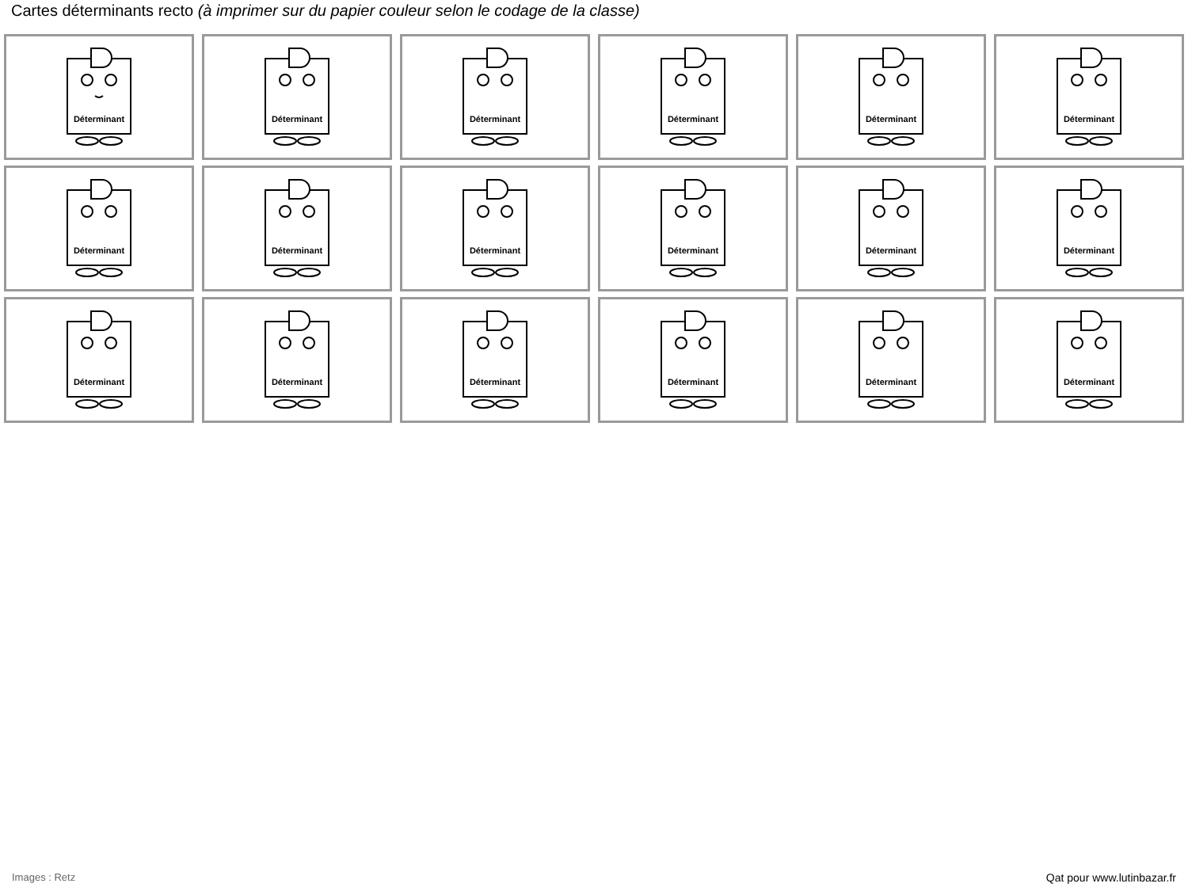Cartes déterminants recto (à imprimer sur du papier couleur selon le codage de la classe)
Déterminant
Déterminant
Déterminant
Déterminant
Déterminant
Déterminant
Déterminant
Déterminant
Déterminant
Déterminant
Déterminant
Déterminant
Déterminant
Déterminant
Déterminant
Déterminant
Déterminant
Déterminant
Images : Retz Qat pour www.lutinbazar.fr